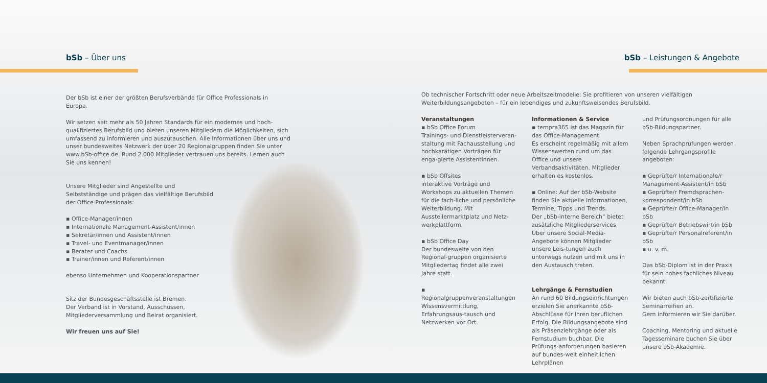bSb – Über uns
Der bSb ist einer der größten Berufsverbände für Office Professionals in Europa.
Wir setzen seit mehr als 50 Jahren Standards für ein modernes und hoch-qualifiziertes Berufsbild und bieten unseren Mitgliedern die Möglichkeiten, sich umfassend zu informieren und auszutauschen. Alle Informationen über uns und unser bundesweites Netzwerk der über 20 Regionalgruppen finden Sie unter www.bSb-office.de. Rund 2.000 Mitglieder vertrauen uns bereits. Lernen auch Sie uns kennen!
Unsere Mitglieder sind Angestellte und Selbstständige und prägen das vielfältige Berufsbild der Office Professionals:
▪ Office-Manager/innen
▪ Internationale Management-Assistent/innen
▪ Sekretär/innen und Assistent/innen
▪ Travel- und Eventmanager/innen
▪ Berater und Coachs
▪ Trainer/innen und Referent/innen
ebenso Unternehmen und Kooperationspartner
Sitz der Bundesgeschäftsstelle ist Bremen.
Der Verband ist in Vorstand, Ausschüssen,
Mitgliederversammlung und Beirat organisiert.
Wir freuen uns auf Sie!
bSb – Leistungen & Angebote
Ob technischer Fortschritt oder neue Arbeitszeitmodelle: Sie profitieren von unseren vielfältigen Weiterbildungsangeboten – für ein lebendiges und zukunftsweisendes Berufsbild.
Veranstaltungen
▪ bSb Office Forum
Trainings- und Dienstleisterveran-staltung mit Fachausstellung und hochkarätigen Vorträgen für enga-gierte AssistentInnen.
▪ bSb Offsites
interaktive Vorträge und Workshops zu aktuellen Themen für die fach-liche und persönliche Weiterbildung. Mit Ausstellermarktplatz und Netz-werkplattform.
▪ bSb Office Day
Der bundesweite von den Regional-gruppen organisierte Mitgliedertag findet alle zwei Jahre statt.
▪ Regionalgruppenveranstaltungen
Wissensvermittlung, Erfahrungsaus-tausch und Netzwerken vor Ort.
Informationen & Service
▪ tempra365 ist das Magazin für das Office-Management.
Es erscheint regelmäßig mit allem Wissenswerten rund um das Office und unsere Verbandsaktivitäten. Mitglieder erhalten es kostenlos.
▪ Online: Auf der bSb-Website finden Sie aktuelle Informationen, Termine, Tipps und Trends.
Der „bSb-interne Bereich“ bietet zusätzliche Mitgliederservices.
Über unsere Social-Media-Angebote können Mitglieder unsere Leis-tungen auch unterwegs nutzen und mit uns in den Austausch treten.
Lehrgänge & Fernstudien
An rund 60 Bildungseinrichtungen erzielen Sie anerkannte bSb-Abschlüsse für Ihren beruflichen Erfolg. Die Bildungsangebote sind als Präsenzlehrgänge oder als Fernstudium buchbar. Die Prüfungs-anforderungen basieren auf bundes-weit einheitlichen Lehrplänen
und Prüfungsordnungen für alle bSb-Bildungspartner.
Neben Sprachprüfungen werden folgende Lehrgangsprofile angeboten:
▪ Geprüfte/r Internationale/r Management-Assistent/in bSb
▪ Geprüfte/r Fremdsprachen-korrespondent/in bSb
▪ Geprüfte/r Office-Manager/in bSb
▪ Geprüfte/r Betriebswirt/in bSb
▪ Geprüfte/r Personalreferent/in bSb
▪ u. v. m.
Das bSb-Diplom ist in der Praxis für sein hohes fachliches Niveau bekannt.
Wir bieten auch bSb-zertifizierte Seminarreihen an.
Gern informieren wir Sie darüber.
Coaching, Mentoring und aktuelle Tagesseminare buchen Sie über unsere bSb-Akademie.